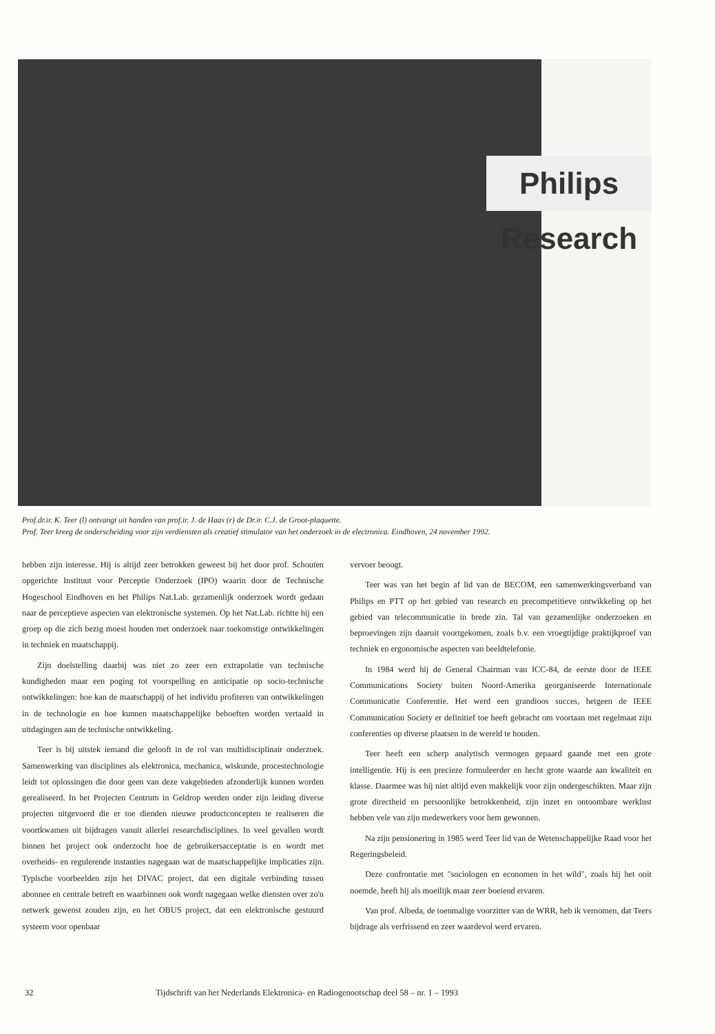Philips Research
Prof.dr.ir. K. Teer (l) ontvangt uit handen van prof.ir. J. de Haas (r) de Dr.ir. C.J. de Groot-plaquette.
Prof. Teer kreeg de onderscheiding voor zijn verdiensten als creatief stimulator van het onderzoek in de electronica. Eindhoven, 24 november 1992.
hebben zijn interesse. Hij is altijd zeer betrokken geweest bij het door prof. Schouten opgerichte Instituut voor Perceptie Onderzoek (IPO) waarin door de Technische Hogeschool Eindhoven en het Philips Nat.Lab. gezamenlijk onderzoek wordt gedaan naar de perceptieve aspecten van elektronische systemen. Op het Nat.Lab. richtte hij een groep op die zich bezig moest houden met onderzoek naar toekomstige ontwikkelingen in techniek en maatschappij.
Zijn doelstelling daarbij was niet zo zeer een extrapolatie van technische kundigheden maar een poging tot voorspelling en anticipatie op socio-technische ontwikkelingen: hoe kan de maatschappij of het individu profiteren van ontwikkelingen in de technologie en hoe kunnen maatschappelijke behoeften worden vertaald in uitdagingen aan de technische ontwikkeling.
Teer is bij uitstek iemand die gelooft in de rol van multidisciplinair onderzoek. Samenwerking van disciplines als elektronica, mechanica, wiskunde, procestechnologie leidt tot oplossingen die door geen van deze vakgebieden afzonderlijk kunnen worden gerealiseerd. In het Projecten Centrum in Geldrop werden onder zijn leiding diverse projecten uitgevoerd die er toe dienden nieuwe productconcepten te realiseren die voortkwamen uit bijdragen vanuit allerlei researchdisciplines. In veel gevallen wordt binnen het project ook onderzocht hoe de gebruikersacceptatie is en wordt met overheids- en regulerende instanties nagegaan wat de maatschappelijke implicaties zijn. Typische voorbeelden zijn het DIVAC project, dat een digitale verbinding tussen abonnee en centrale betreft en waarbinnen ook wordt nagegaan welke diensten over zo'n netwerk gewenst zouden zijn, en het OBUS project, dat een elektronische gestuurd systeem voor openbaar
vervoer beoogt.
Teer was van het begin af lid van de BECOM, een samenwerkingsverband van Philips en PTT op het gebied van research en precompetitieve ontwikkeling op het gebied van telecommunicatie in brede zin. Tal van gezamenlijke onderzoeken en beproevingen zijn daaruit voortgekomen, zoals b.v. een vroegtijdige praktijkproef van techniek en ergonomische aspecten van beeldtelefonie.
In 1984 werd hij de General Chairman van ICC-84, de eerste door de IEEE Communications Society buiten Noord-Amerika georganiseerde Internationale Communicatie Conferentie. Het werd een grandioos succes, hetgeen de IEEE Communication Society er definitief toe heeft gebracht om voortaan met regelmaat zijn conferenties op diverse plaatsen in de wereld te houden.
Teer heeft een scherp analytisch vermogen gepaard gaande met een grote intelligentie. Hij is een precieze formuleerder en hecht grote waarde aan kwaliteit en klasse. Daarmee was hij niet altijd even makkelijk voor zijn ondergeschikten. Maar zijn grote directheid en persoonlijke betrokkenheid, zijn inzet en ontoombare werklust hebben vele van zijn medewerkers voor hem gewonnen.
Na zijn pensionering in 1985 werd Teer lid van de Wetenschappelijke Raad voor het Regeringsbeleid.
Deze confrontatie met "sociologen en economen in het wild", zoals hij het ooit noemde, heeft hij als moeilijk maar zeer boeiend ervaren.
Van prof. Albeda, de toenmalige voorzitter van de WRR, heb ik vernomen, dat Teers bijdrage als verfrissend en zeer waardevol werd ervaren.
32 Tijdschrift van het Nederlands Elektronica- en Radiogenootschap deel 58 – nr. 1 – 1993